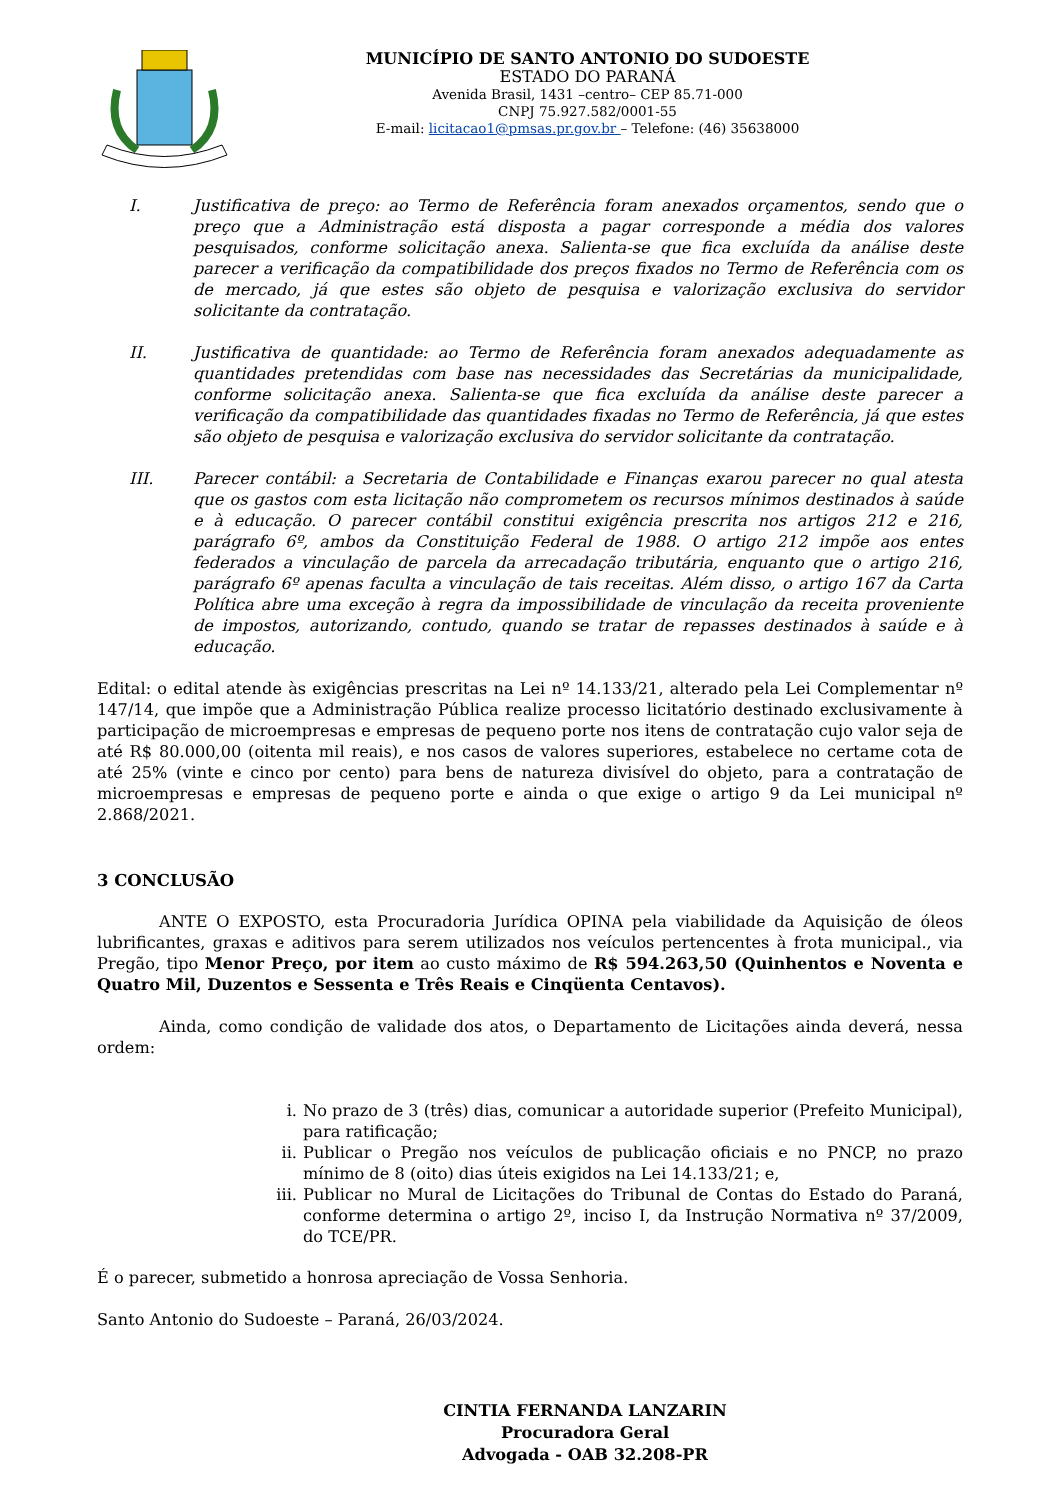MUNICÍPIO DE SANTO ANTONIO DO SUDOESTE
ESTADO DO PARANÁ
Avenida Brasil, 1431 –centro– CEP 85.71-000
CNPJ 75.927.582/0001-55
E-mail: licitacao1@pmsas.pr.gov.br – Telefone: (46) 35638000
I. Justificativa de preço: ao Termo de Referência foram anexados orçamentos, sendo que o preço que a Administração está disposta a pagar corresponde a média dos valores pesquisados, conforme solicitação anexa. Salienta-se que fica excluída da análise deste parecer a verificação da compatibilidade dos preços fixados no Termo de Referência com os de mercado, já que estes são objeto de pesquisa e valorização exclusiva do servidor solicitante da contratação.
II. Justificativa de quantidade: ao Termo de Referência foram anexados adequadamente as quantidades pretendidas com base nas necessidades das Secretárias da municipalidade, conforme solicitação anexa. Salienta-se que fica excluída da análise deste parecer a verificação da compatibilidade das quantidades fixadas no Termo de Referência, já que estes são objeto de pesquisa e valorização exclusiva do servidor solicitante da contratação.
III. Parecer contábil: a Secretaria de Contabilidade e Finanças exarou parecer no qual atesta que os gastos com esta licitação não comprometem os recursos mínimos destinados à saúde e à educação. O parecer contábil constitui exigência prescrita nos artigos 212 e 216, parágrafo 6º, ambos da Constituição Federal de 1988. O artigo 212 impõe aos entes federados a vinculação de parcela da arrecadação tributária, enquanto que o artigo 216, parágrafo 6º apenas faculta a vinculação de tais receitas. Além disso, o artigo 167 da Carta Política abre uma exceção à regra da impossibilidade de vinculação da receita proveniente de impostos, autorizando, contudo, quando se tratar de repasses destinados à saúde e à educação.
Edital: o edital atende às exigências prescritas na Lei nº 14.133/21, alterado pela Lei Complementar nº 147/14, que impõe que a Administração Pública realize processo licitatório destinado exclusivamente à participação de microempresas e empresas de pequeno porte nos itens de contratação cujo valor seja de até R$ 80.000,00 (oitenta mil reais), e nos casos de valores superiores, estabelece no certame cota de até 25% (vinte e cinco por cento) para bens de natureza divisível do objeto, para a contratação de microempresas e empresas de pequeno porte e ainda o que exige o artigo 9 da Lei municipal nº 2.868/2021.
3 CONCLUSÃO
ANTE O EXPOSTO, esta Procuradoria Jurídica OPINA pela viabilidade da Aquisição de óleos lubrificantes, graxas e aditivos para serem utilizados nos veículos pertencentes à frota municipal., via Pregão, tipo Menor Preço, por item ao custo máximo de R$ 594.263,50 (Quinhentos e Noventa e Quatro Mil, Duzentos e Sessenta e Três Reais e Cinqüenta Centavos).
Ainda, como condição de validade dos atos, o Departamento de Licitações ainda deverá, nessa ordem:
i. No prazo de 3 (três) dias, comunicar a autoridade superior (Prefeito Municipal), para ratificação;
ii. Publicar o Pregão nos veículos de publicação oficiais e no PNCP, no prazo mínimo de 8 (oito) dias úteis exigidos na Lei 14.133/21; e,
iii. Publicar no Mural de Licitações do Tribunal de Contas do Estado do Paraná, conforme determina o artigo 2º, inciso I, da Instrução Normativa nº 37/2009, do TCE/PR.
É o parecer, submetido a honrosa apreciação de Vossa Senhoria.
Santo Antonio do Sudoeste – Paraná, 26/03/2024.
CINTIA FERNANDA LANZARIN
Procuradora Geral
Advogada - OAB 32.208-PR